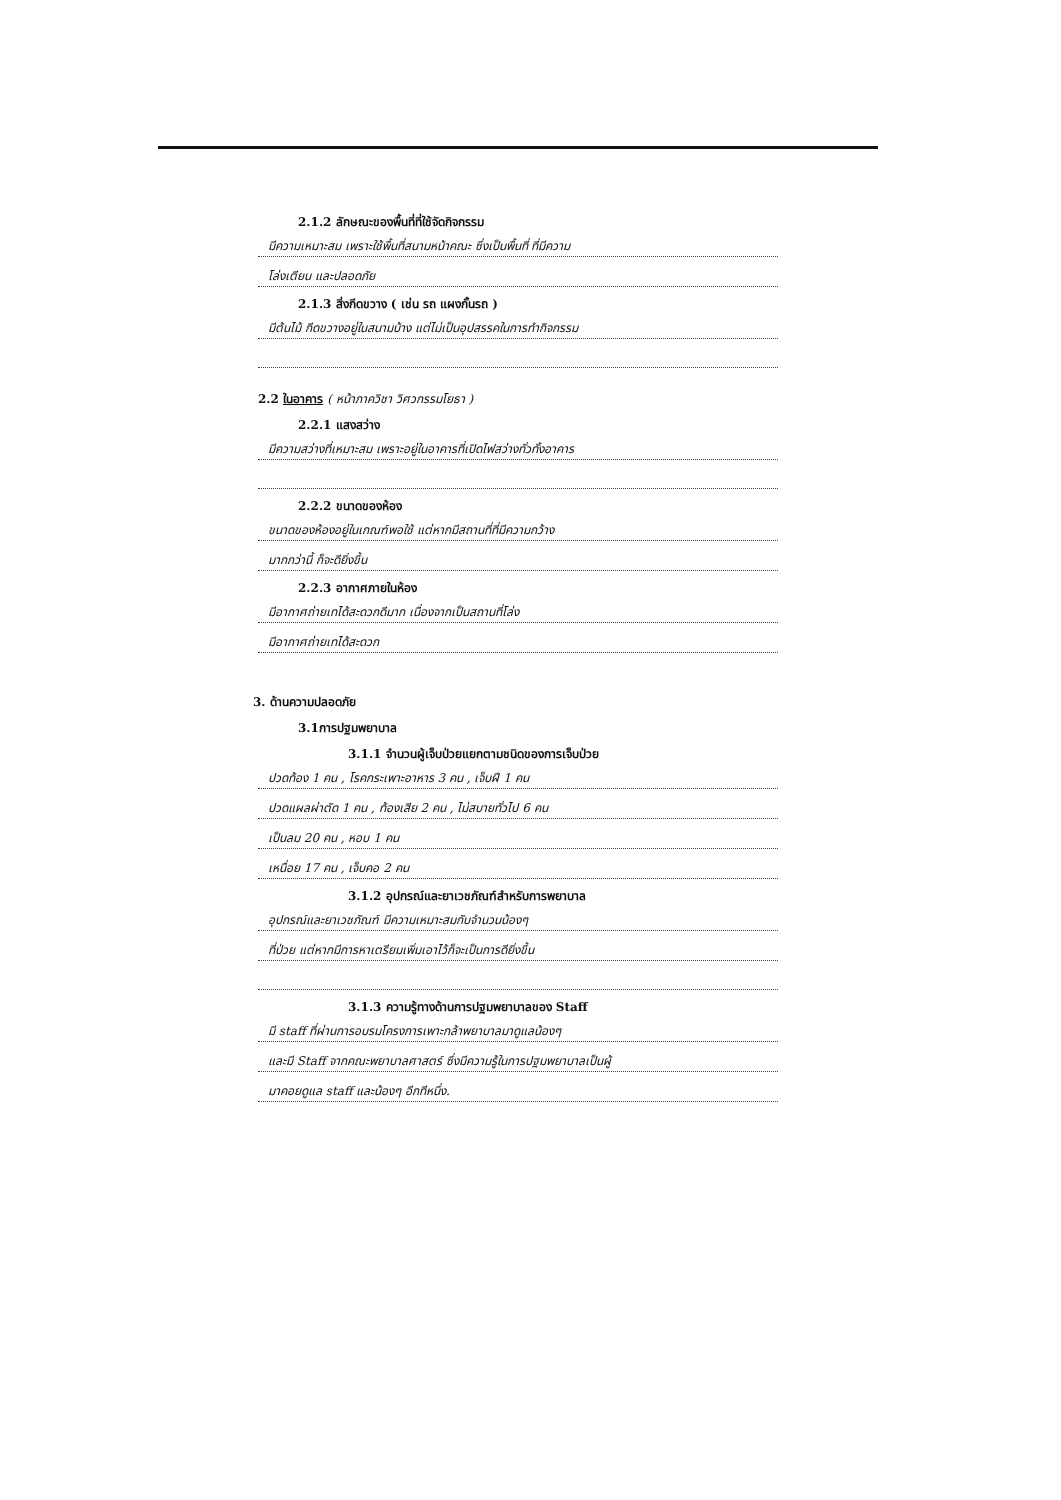2.1.2 ลักษณะของพื้นที่ที่ใช้จัดกิจกรรม
มีความเหมาะสม เพราะใช้พื้นที่สนามหน้าคณะ ซึ่งเป็นพื้นที่ ที่มีความ
โล่งเตียน และปลอดภัย
2.1.3 สิ่งกีดขวาง ( เช่น รถ แผงกั้นรถ )
มีต้นไม้ กีดขวางอยู่ในสนามบ้าง แต่ไม่เป็นอุปสรรคในการทำกิจกรรม
2.2 ในอาคาร ( หน้าภาควิชา วิศวกรรมโยธา )
2.2.1 แสงสว่าง
มีความสว่างที่เหมาะสม เพราะอยู่ในอาคารที่เปิดไฟสว่างทั่วทั้งอาคาร
2.2.2 ขนาดของห้อง
ขนาดของห้องอยู่ในเกณฑ์พอใช้ แต่หากมีสถานที่ที่มีความกว้าง
มากกว่านี้ ก็จะดียิ่งขึ้น
2.2.3 อากาศภายในห้อง
มีอากาศถ่ายเทได้สะดวกดีมาก เนื่องจากเป็นสถานที่โล่ง
มีอากาศถ่ายเทได้สะดวก
3. ด้านความปลอดภัย
3.1การปฐมพยาบาล
3.1.1 จำนวนผู้เจ็บป่วยแยกตามชนิดของการเจ็บป่วย
ปวดท้อง 1 คน , โรคกระเพาะอาหาร 3 คน , เจ็บฝี 1 คน
ปวดแผลผ่าตัด 1 คน , ท้องเสีย 2 คน , ไม่สบายทั่วไป 6 คน
เป็นลม 20 คน , หอบ 1 คน
เหนื่อย 17 คน , เจ็บคอ 2 คน
3.1.2 อุปกรณ์และยาเวชภัณฑ์สำหรับการพยาบาล
อุปกรณ์และยาเวชภัณฑ์ มีความเหมาะสมกับจำนวนน้องๆ
ที่ป่วย แต่หากมีการหาเตรียมเพิ่มเอาไว้ก็จะเป็นการดียิ่งขึ้น
3.1.3 ความรู้ทางด้านการปฐมพยาบาลของ Staff
มี staff ที่ผ่านการอบรมโครงการเพาะกล้าพยาบาลมาดูแลน้องๆ
และมี Staff จากคณะพยาบาลศาสตร์ ซึ่งมีความรู้ในการปฐมพยาบาลเป็นผู้
มาคอยดูแล staff และน้องๆ อีกทีหนึ่ง.